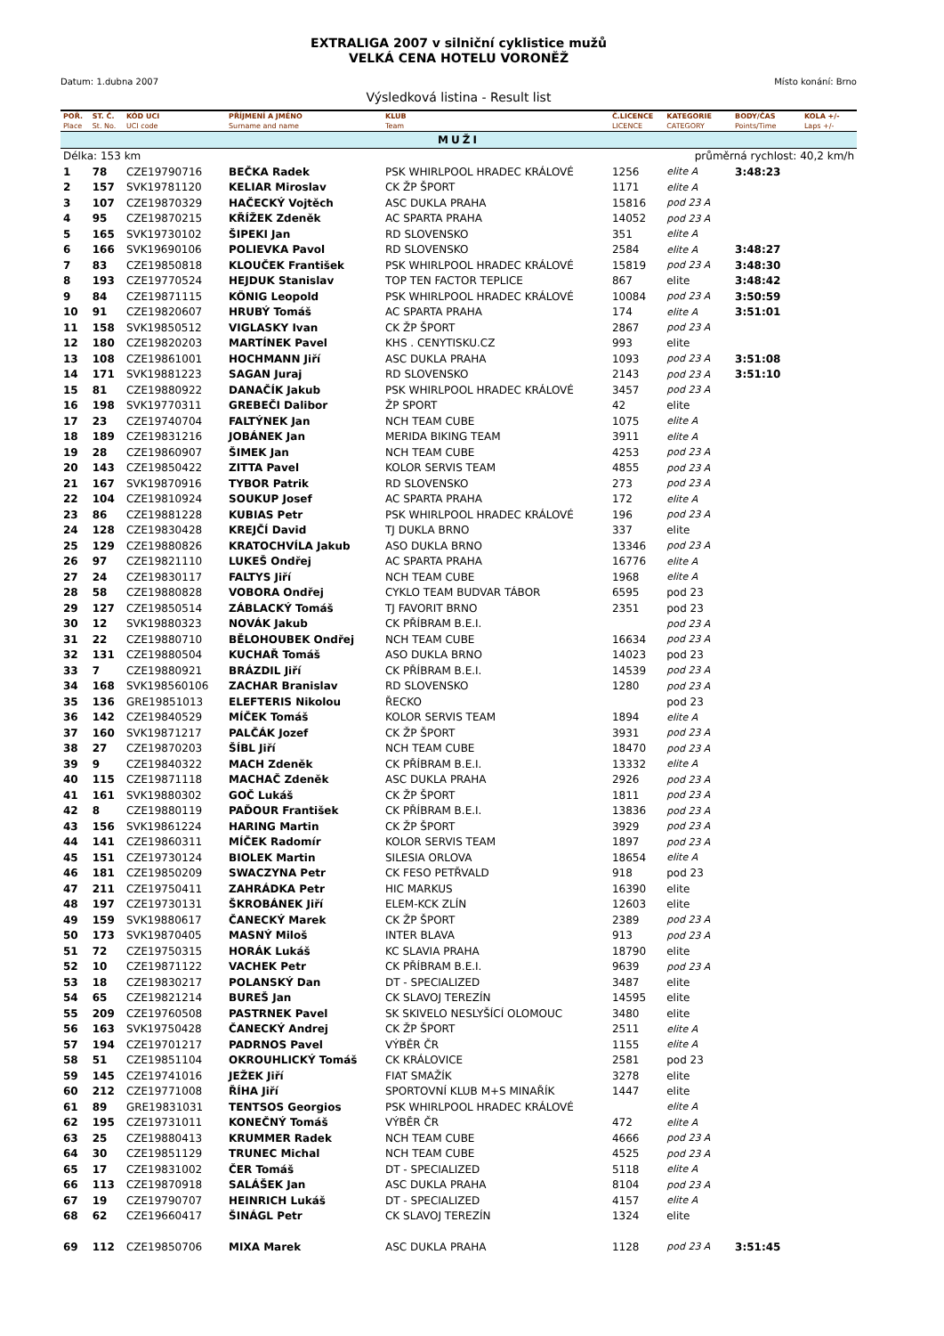EXTRALIGA 2007 v silniční cyklistice mužů
VELKÁ CENA HOTELU VORONĚŽ
Datum: 1.dubna 2007 Místo konání: Brno
Výsledková listina - Result list
| POŘ. | ST. Č. | KÓD UCI | PŘÍJMENÍ A JMÉNO | KLUB | Č.LICENCE | KATEGORIE | BODY/ČAS | KOLA +/- |
| --- | --- | --- | --- | --- | --- | --- | --- | --- |
| Place | St. No. | UCI code | Surname and name | Team | LICENCE | CATEGORY | Points/Time | Laps +/- |
| MUŽI | | | | | | | | |
| Délka: 153 km | | | | | | průměrná rychlost: 40,2 km/h | | |
| 1 | 78 | CZE19790716 | BEČKA Radek | PSK WHIRLPOOL HRADEC KRÁLOVÉ | 1256 | elite A | 3:48:23 | |
| 2 | 157 | SVK19781120 | KELIAR Miroslav | CK ŽP ŠPORT | 1171 | elite A | | |
| 3 | 107 | CZE19870329 | HAČECKÝ Vojtěch | ASC DUKLA PRAHA | 15816 | pod 23 A | | |
| 4 | 95 | CZE19870215 | KŘÍŽEK Zdeněk | AC SPARTA PRAHA | 14052 | pod 23 A | | |
| 5 | 165 | SVK19730102 | ŠIPEKI Jan | RD SLOVENSKO | 351 | elite A | | |
| 6 | 166 | SVK19690106 | POLIEVKA Pavol | RD SLOVENSKO | 2584 | elite A | 3:48:27 | |
| 7 | 83 | CZE19850818 | KLOUČEK František | PSK WHIRLPOOL HRADEC KRÁLOVÉ | 15819 | pod 23 A | 3:48:30 | |
| 8 | 193 | CZE19770524 | HEJDUK Stanislav | TOP TEN FACTOR TEPLICE | 867 | elite | 3:48:42 | |
| 9 | 84 | CZE19871115 | KÖNIG Leopold | PSK WHIRLPOOL HRADEC KRÁLOVÉ | 10084 | pod 23 A | 3:50:59 | |
| 10 | 91 | CZE19820607 | HRUBÝ Tomáš | AC SPARTA PRAHA | 174 | elite A | 3:51:01 | |
| 11 | 158 | SVK19850512 | VIGLASKY Ivan | CK ŽP ŠPORT | 2867 | pod 23 A | | |
| 12 | 180 | CZE19820203 | MARTÍNEK Pavel | KHS . CENYTISKU.CZ | 993 | elite | | |
| 13 | 108 | CZE19861001 | HOCHMANN Jiří | ASC DUKLA PRAHA | 1093 | pod 23 A | 3:51:08 | |
| 14 | 171 | SVK19881223 | SAGAN Juraj | RD SLOVENSKO | 2143 | pod 23 A | 3:51:10 | |
| 15 | 81 | CZE19880922 | DANAČÍK Jakub | PSK WHIRLPOOL HRADEC KRÁLOVÉ | 3457 | pod 23 A | | |
| 16 | 198 | SVK19770311 | GREBEČI Dalibor | ŽP SPORT | 42 | elite | | |
| 17 | 23 | CZE19740704 | FALTÝNEK Jan | NCH TEAM CUBE | 1075 | elite A | | |
| 18 | 189 | CZE19831216 | JOBÁNEK Jan | MERIDA BIKING TEAM | 3911 | elite A | | |
| 19 | 28 | CZE19860907 | ŠIMEK Jan | NCH TEAM CUBE | 4253 | pod 23 A | | |
| 20 | 143 | CZE19850422 | ZITTA Pavel | KOLOR SERVIS TEAM | 4855 | pod 23 A | | |
| 21 | 167 | SVK19870916 | TYBOR Patrik | RD SLOVENSKO | 273 | pod 23 A | | |
| 22 | 104 | CZE19810924 | SOUKUP Josef | AC SPARTA PRAHA | 172 | elite A | | |
| 23 | 86 | CZE19881228 | KUBIAS Petr | PSK WHIRLPOOL HRADEC KRÁLOVÉ | 196 | pod 23 A | | |
| 24 | 128 | CZE19830428 | KREJČÍ David | TJ DUKLA BRNO | 337 | elite | | |
| 25 | 129 | CZE19880826 | KRATOCHVÍLA Jakub | ASO DUKLA BRNO | 13346 | pod 23 A | | |
| 26 | 97 | CZE19821110 | LUKEŠ Ondřej | AC SPARTA PRAHA | 16776 | elite A | | |
| 27 | 24 | CZE19830117 | FALTYS Jiří | NCH TEAM CUBE | 1968 | elite A | | |
| 28 | 58 | CZE19880828 | VOBORA Ondřej | CYKLO TEAM BUDVAR TÁBOR | 6595 | pod 23 | | |
| 29 | 127 | CZE19850514 | ZÁBLACKÝ Tomáš | TJ FAVORIT BRNO | 2351 | pod 23 | | |
| 30 | 12 | SVK19880323 | NOVÁK Jakub | CK PŘÍBRAM B.E.I. | | pod 23 A | | |
| 31 | 22 | CZE19880710 | BĚLOHOUBEK Ondřej | NCH TEAM CUBE | 16634 | pod 23 A | | |
| 32 | 131 | CZE19880504 | KUCHAŘ Tomáš | ASO DUKLA BRNO | 14023 | pod 23 | | |
| 33 | 7 | CZE19880921 | BRÁZDIL Jiří | CK PŘÍBRAM B.E.I. | 14539 | pod 23 A | | |
| 34 | 168 | SVK198560106 | ZACHAR Branislav | RD SLOVENSKO | 1280 | pod 23 A | | |
| 35 | 136 | GRE19851013 | ELEFTERIS Nikolou | ŘECKO | | pod 23 | | |
| 36 | 142 | CZE19840529 | MÍČEK Tomáš | KOLOR SERVIS TEAM | 1894 | elite A | | |
| 37 | 160 | SVK19871217 | PALČÁK Jozef | CK ŽP ŠPORT | 3931 | pod 23 A | | |
| 38 | 27 | CZE19870203 | ŠÍBL Jiří | NCH TEAM CUBE | 18470 | pod 23 A | | |
| 39 | 9 | CZE19840322 | MACH Zdeněk | CK PŘÍBRAM B.E.I. | 13332 | elite A | | |
| 40 | 115 | CZE19871118 | MACHAČ Zdeněk | ASC DUKLA PRAHA | 2926 | pod 23 A | | |
| 41 | 161 | SVK19880302 | GOČ Lukáš | CK ŽP ŠPORT | 1811 | pod 23 A | | |
| 42 | 8 | CZE19880119 | PAĎOUR František | CK PŘÍBRAM B.E.I. | 13836 | pod 23 A | | |
| 43 | 156 | SVK19861224 | HARING Martin | CK ŽP ŠPORT | 3929 | pod 23 A | | |
| 44 | 141 | CZE19860311 | MÍČEK Radomír | KOLOR SERVIS TEAM | 1897 | pod 23 A | | |
| 45 | 151 | CZE19730124 | BIOLEK Martin | SILESIA ORLOVA | 18654 | elite A | | |
| 46 | 181 | CZE19850209 | SWACZYNA Petr | CK FESO PETŘVALD | 918 | pod 23 | | |
| 47 | 211 | CZE19750411 | ZAHRÁDKA Petr | HIC MARKUS | 16390 | elite | | |
| 48 | 197 | CZE19730131 | ŠKROBÁNEK Jiří | ELEM-KCK ZLÍN | 12603 | elite | | |
| 49 | 159 | SVK19880617 | ČANECKÝ Marek | CK ŽP ŠPORT | 2389 | pod 23 A | | |
| 50 | 173 | SVK19870405 | MASNÝ Miloš | INTER BLAVA | 913 | pod 23 A | | |
| 51 | 72 | CZE19750315 | HORÁK Lukáš | KC SLAVIA PRAHA | 18790 | elite | | |
| 52 | 10 | CZE19871122 | VACHEK Petr | CK PŘÍBRAM B.E.I. | 9639 | pod 23 A | | |
| 53 | 18 | CZE19830217 | POLANSKÝ Dan | DT - SPECIALIZED | 3487 | elite | | |
| 54 | 65 | CZE19821214 | BUREŠ Jan | CK SLAVOJ TEREZÍN | 14595 | elite | | |
| 55 | 209 | CZE19760508 | PASTRNEK Pavel | SK SKIVELO NESLYŠÍCÍ OLOMOUC | 3480 | elite | | |
| 56 | 163 | SVK19750428 | ČANECKÝ Andrej | CK ŽP ŠPORT | 2511 | elite A | | |
| 57 | 194 | CZE19701217 | PADRNOS Pavel | VÝBĚR ČR | 1155 | elite A | | |
| 58 | 51 | CZE19851104 | OKROUHLICKÝ Tomáš | CK KRÁLOVICE | 2581 | pod 23 | | |
| 59 | 145 | CZE19741016 | JEŽEK Jiří | FIAT SMAŽÍK | 3278 | elite | | |
| 60 | 212 | CZE19771008 | ŘÍHA Jiří | SPORTOVNÍ KLUB M+S MINAŘÍK | 1447 | elite | | |
| 61 | 89 | GRE19831031 | TENTSOS Georgios | PSK WHIRLPOOL HRADEC KRÁLOVÉ | | elite A | | |
| 62 | 195 | CZE19731011 | KONEČNÝ Tomáš | VÝBĚR ČR | 472 | elite A | | |
| 63 | 25 | CZE19880413 | KRUMMER Radek | NCH TEAM CUBE | 4666 | pod 23 A | | |
| 64 | 30 | CZE19851129 | TRUNEC Michal | NCH TEAM CUBE | 4525 | pod 23 A | | |
| 65 | 17 | CZE19831002 | ČER Tomáš | DT - SPECIALIZED | 5118 | elite A | | |
| 66 | 113 | CZE19870918 | SALÁŠEK Jan | ASC DUKLA PRAHA | 8104 | pod 23 A | | |
| 67 | 19 | CZE19790707 | HEINRICH Lukáš | DT - SPECIALIZED | 4157 | elite A | | |
| 68 | 62 | CZE19660417 | ŠINÁGL Petr | CK SLAVOJ TEREZÍN | 1324 | elite | | |
| 69 | 112 | CZE19850706 | MIXA Marek | ASC DUKLA PRAHA | 1128 | pod 23 A | 3:51:45 | |